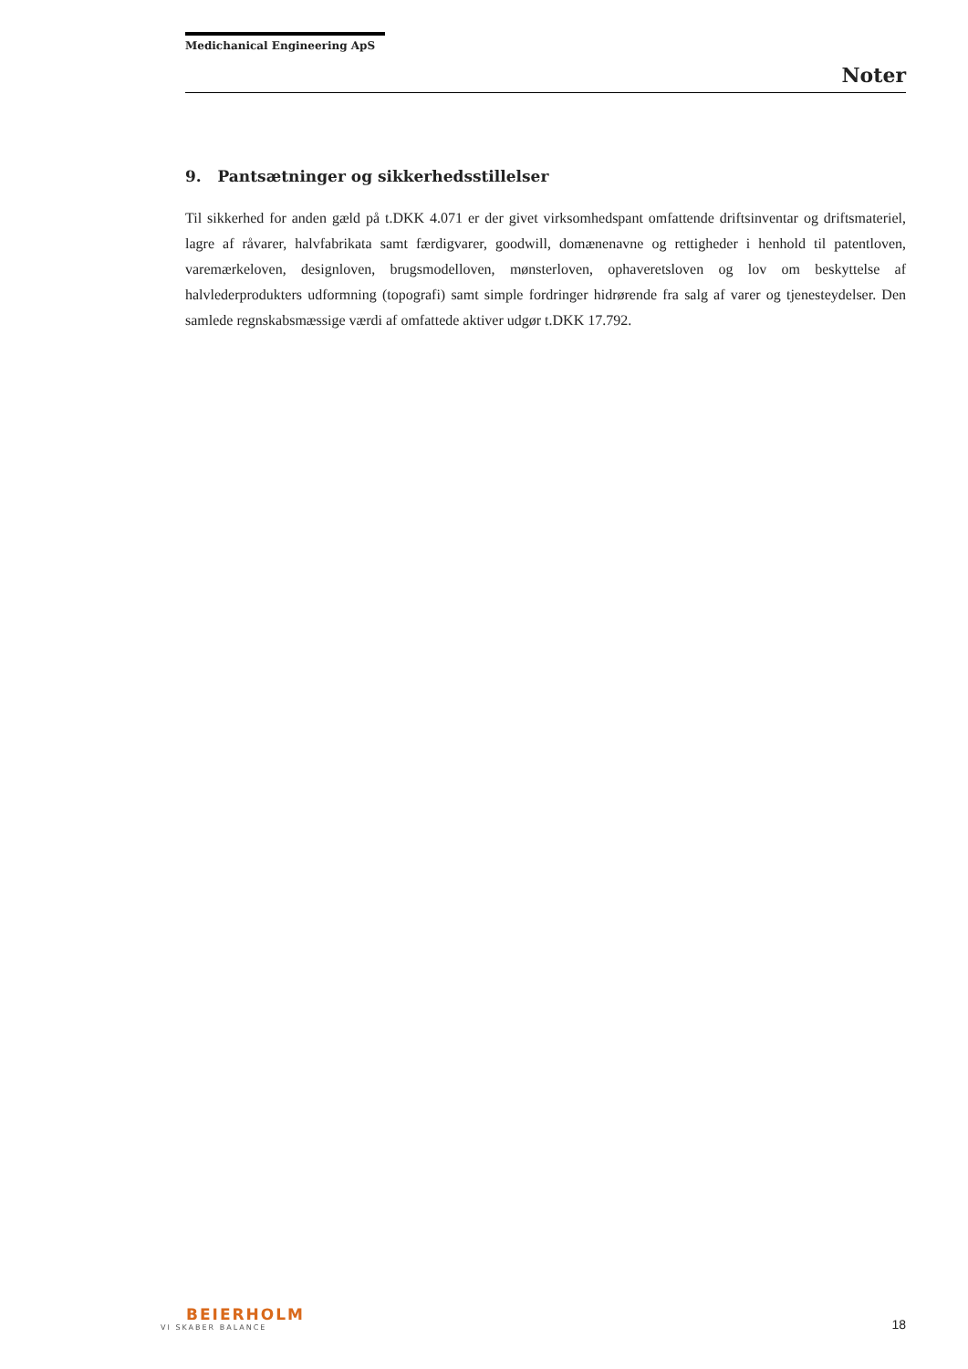Medichanical Engineering ApS
Noter
9. Pantsætninger og sikkerhedsstillelser
Til sikkerhed for anden gæld på t.DKK 4.071 er der givet virksomhedspant omfattende driftsinventar og driftsmateriel, lagre af råvarer, halvfabrikata samt færdigvarer, goodwill, domænenavne og rettigheder i henhold til patentloven, varemærkeloven, designloven, brugsmodelloven, mønsterloven, ophaveretsloven og lov om beskyttelse af halvlederprodukters udformning (topografi) samt simple fordringer hidrørende fra salg af varer og tjenesteydelser. Den samlede regnskabsmæssige værdi af omfattede aktiver udgør t.DKK 17.792.
BEIERHOLM
VI SKABER BALANCE
18